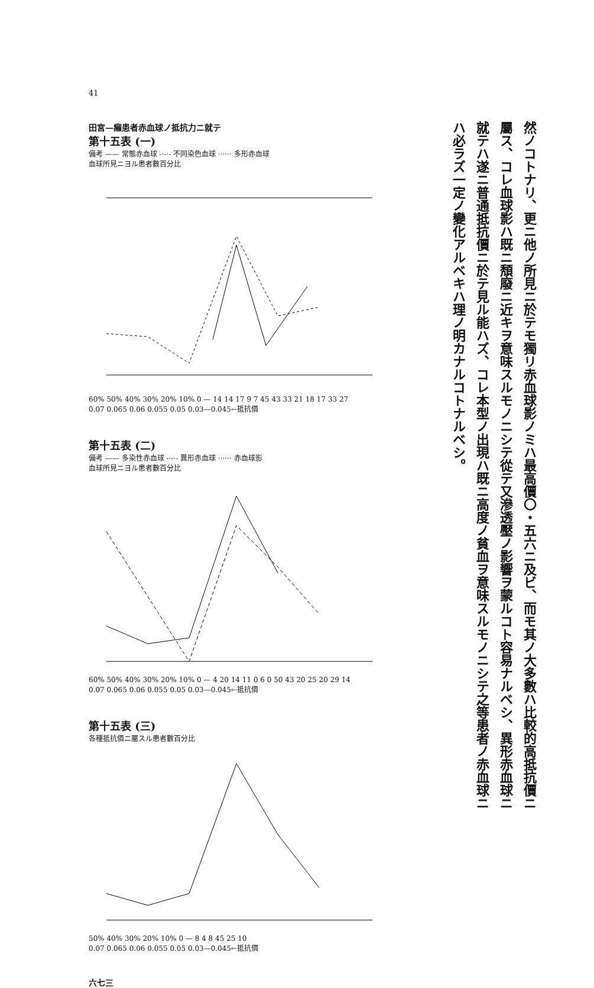41
然ノコトナリ、更ニ他ノ所見ニ於テモ獨リ赤血球影ノミハ最高價〇・五六ニ及ビ、而モ其ノ大多數ハ比較的高抵抗價ニ屬ス、コレ血球影ハ既ニ頽廢ニ近キヲ意味スルモノニシテ從テ又滲透壓ノ影響ヲ蒙ルコト容易ナルベシ、異形赤血球ニ就テハ遂ニ普通抵抗價ニ於テ見ル能ハズ、コレ本型ノ出現ハ既ニ高度ノ貧血ヲ意味スルモノニシテ之等患者ノ赤血球ニハ必ラズ一定ノ變化アルベキハ理ノ明カナルコトナルベシ。
田宮—癩患者赤血球ノ抵抗力ニ就テ
第十五表 (一)
備考 —— 常態赤血球 -·-·- 不同染色血球 ······ 多形赤血球
血球所見ニヨル患者數百分比
60% 50% 40% 30% 20% 10% 0 — 14 14 17 9 7 45 43 33 21 18 17 33 27
0.07 0.065 0.06 0.055 0.05 0.03—0.045←抵抗價
第十五表 (二)
備考 —— 多染性赤血球 -·-·- 異形赤血球 ······ 赤血球影
血球所見ニヨル患者數百分比
60% 50% 40% 30% 20% 10% 0 — 4 20 14 11 0 6 0 50 43 20 25 20 29 14
0.07 0.065 0.06 0.055 0.05 0.03—0.045←抵抗價
第十五表 (三)
各種抵抗價ニ屬スル患者數百分比
50% 40% 30% 20% 10% 0 — 8 4 8 45 25 10
0.07 0.065 0.06 0.055 0.05 0.03—0.045←抵抗價
六七三